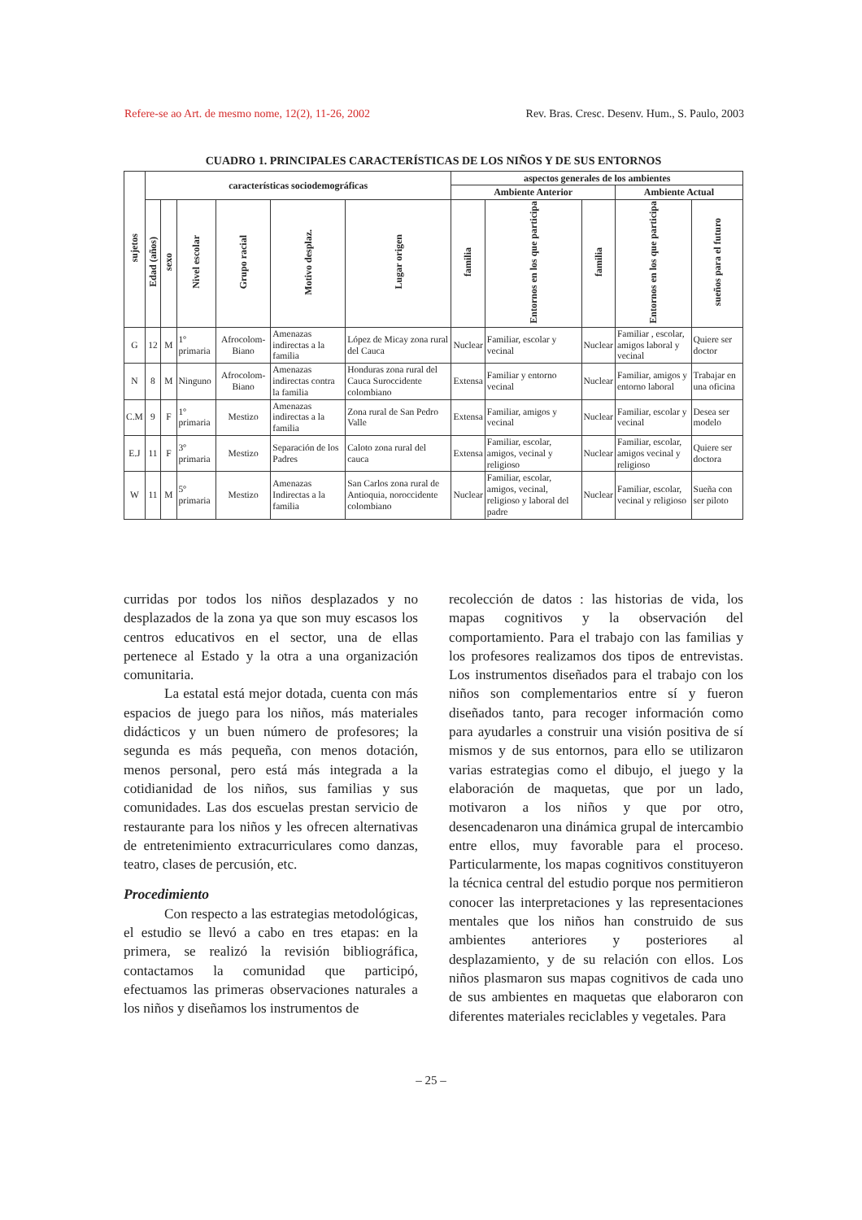Refere-se ao Art. de mesmo nome, 12(2), 11-26, 2002 Rev. Bras. Cresc. Desenv. Hum., S. Paulo, 2003
CUADRO 1. PRINCIPALES CARACTERÍSTICAS DE LOS NIÑOS Y DE SUS ENTORNOS
| sujetos | características sociodemográficas | | | | | | aspectos generales de los ambientes | | | | |
| --- | --- | --- | --- | --- | --- | --- | --- | --- | --- | --- | --- |
| | | | | | | | Ambiente Anterior | | | Ambiente Actual | |
| | Edad (años) | sexo | Nivel escolar | Grupo racial | Motivo desplaz. | Lugar origen | familia | Entornos en los que participa | familia | Entornos en los que participa | sueños para el futuro |
| G | 12 | M | 1º primaria | Afrocolom-Biano | Amenazas indirectas a la familia | López de Micay zona rural del Cauca | Nuclear | Familiar, escolar y vecinal | Nuclear | Familiar , escolar, amigos laboral y vecinal | Quiere ser doctor |
| N | 8 | M | Ninguno | Afrocolom-Biano | Amenazas indirectas contra la familia | Honduras zona rural del Cauca Suroccidente colombiano | Extensa | Familiar y entorno vecinal | Nuclear | Familiar, amigos y entorno laboral | Trabajar en una oficina |
| C.M | 9 | F | 1º primaria | Mestizo | Amenazas indirectas a la familia | Zona rural de San Pedro Valle | Extensa | Familiar, amigos y vecinal | Nuclear | Familiar, escolar y vecinal | Desea ser modelo |
| E.J | 11 | F | 3º primaria | Mestizo | Separación de los Padres | Caloto zona rural del cauca | Extensa | Familiar, escolar, amigos, vecinal y religioso | Nuclear | Familiar, escolar, amigos vecinal y religioso | Quiere ser doctora |
| W | 11 | M | 5º primaria | Mestizo | Amenazas Indirectas a la familia | San Carlos zona rural de Antioquia, noroccidente colombiano | Nuclear | Familiar, escolar, amigos, vecinal, religioso y laboral del padre | Nuclear | Familiar, escolar, vecinal y religioso | Sueña con ser piloto |
curridas por todos los niños desplazados y no desplazados de la zona ya que son muy escasos los centros educativos en el sector, una de ellas pertenece al Estado y la otra a una organización comunitaria.
La estatal está mejor dotada, cuenta con más espacios de juego para los niños, más materiales didácticos y un buen número de profesores; la segunda es más pequeña, con menos dotación, menos personal, pero está más integrada a la cotidianidad de los niños, sus familias y sus comunidades. Las dos escuelas prestan servicio de restaurante para los niños y les ofrecen alternativas de entretenimiento extracurriculares como danzas, teatro, clases de percusión, etc.
Procedimiento
Con respecto a las estrategias metodológicas, el estudio se llevó a cabo en tres etapas: en la primera, se realizó la revisión bibliográfica, contactamos la comunidad que participó, efectuamos las primeras observaciones naturales a los niños y diseñamos los instrumentos de
recolección de datos : las historias de vida, los mapas cognitivos y la observación del comportamiento. Para el trabajo con las familias y los profesores realizamos dos tipos de entrevistas. Los instrumentos diseñados para el trabajo con los niños son complementarios entre sí y fueron diseñados tanto, para recoger información como para ayudarles a construir una visión positiva de sí mismos y de sus entornos, para ello se utilizaron varias estrategias como el dibujo, el juego y la elaboración de maquetas, que por un lado, motivaron a los niños y que por otro, desencadenaron una dinámica grupal de intercambio entre ellos, muy favorable para el proceso. Particularmente, los mapas cognitivos constituyeron la técnica central del estudio porque nos permitieron conocer las interpretaciones y las representaciones mentales que los niños han construido de sus ambientes anteriores y posteriores al desplazamiento, y de su relación con ellos. Los niños plasmaron sus mapas cognitivos de cada uno de sus ambientes en maquetas que elaboraron con diferentes materiales reciclables y vegetales. Para
– 25 –